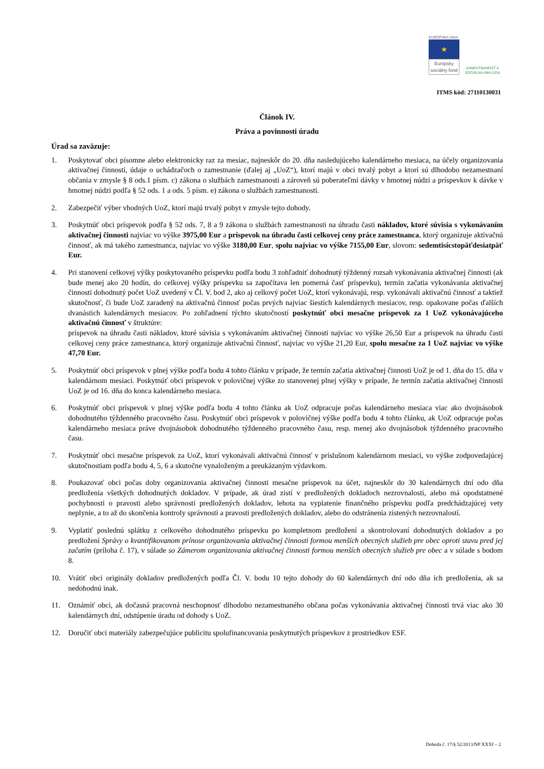EURÓPSKA ÚNIA
★
Európsky sociálny fond
ZAMESTNANOSŤ A SOCIÁLNA INKLÚZIA
ITMS kód: 27110130031
Článok IV.
Práva a povinnosti úradu
Úrad sa zaväzuje:
1. Poskytovať obci písomne alebo elektronicky raz za mesiac, najneskôr do 20. dňa nasledujúceho kalendárneho mesiaca, na účely organizovania aktivačnej činnosti, údaje o uchádzačoch o zamestnanie (ďalej aj „UoZ“), ktorí majú v obci trvalý pobyt a ktorí sú dlhodobo nezamestnaní občania v zmysle § 8 ods.1 písm. c) zákona o službách zamestnanosti a zároveň sú poberateľmi dávky v hmotnej núdzi a príspevkov k dávke v hmotnej núdzi podľa § 52 ods. 1 a ods. 5 písm. e) zákona o službách zamestnanosti.
2. Zabezpečiť výber vhodných UoZ, ktorí majú trvalý pobyt v zmysle tejto dohody.
3. Poskytnúť obci príspevok podľa § 52 ods. 7, 8 a 9 zákona o službách zamestnanosti na úhradu časti nákladov, ktoré súvisia s vykonávaním aktivačnej činnosti najviac vo výške 3975,00 Eur a príspevok na úhradu časti celkovej ceny práce zamestnanca, ktorý organizuje aktivačnú činnosť, ak má takého zamestnanca, najviac vo výške 3180,00 Eur, spolu najviac vo výške 7155,00 Eur, slovom: sedemtisícstopäťdesiatpäť Eur.
4. Pri stanovení celkovej výšky poskytovaného príspevku podľa bodu 3 zohľadniť dohodnutý týždenný rozsah vykonávania aktivačnej činnosti (ak bude menej ako 20 hodín, do celkovej výšky príspevku sa započítava len pomerná časť príspevku), termín začatia vykonávania aktivačnej činnosti dohodnutý počet UoZ uvedený v Čl. V. bod 2, ako aj celkový počet UoZ, ktorí vykonávajú, resp. vykonávali aktivačnú činnosť a taktiež skutočnosť, či bude UoZ zaradený na aktivačnú činnosť počas prvých najviac šiestich kalendárnych mesiacov, resp. opakovane počas ďalších dvanástich kalendárnych mesiacov. Po zohľadnení týchto skutočností poskytnúť obci mesačne príspevok za 1 UoZ vykonávajúceho aktivačnú činnosť v štruktúre:
príspevok na úhradu časti nákladov, ktoré súvisia s vykonávaním aktivačnej činnosti najviac vo výške 26,50 Eur a príspevok na úhradu časti celkovej ceny práce zamestnanca, ktorý organizuje aktivačnú činnosť, najviac vo výške 21,20 Eur, spolu mesačne za 1 UoZ najviac vo výške 47,70 Eur.
5. Poskytnúť obci príspevok v plnej výške podľa bodu 4 tohto článku v prípade, že termín začatia aktivačnej činnosti UoZ je od 1. dňa do 15. dňa v kalendárnom mesiaci. Poskytnúť obci príspevok v polovičnej výške zo stanovenej plnej výšky v prípade, že termín začatia aktivačnej činnosti UoZ je od 16. dňa do konca kalendárneho mesiaca.
6. Poskytnúť obci príspevok v plnej výške podľa bodu 4 tohto článku ak UoZ odpracuje počas kalendárneho mesiaca viac ako dvojnásobok dohodnutého týždenného pracovného času. Poskytnúť obci príspevok v polovičnej výške podľa bodu 4 tohto článku, ak UoZ odpracuje počas kalendárneho mesiaca práve dvojnásobok dohodnutého týždenného pracovného času, resp. menej ako dvojnásobok týždenného pracovného času.
7. Poskytnúť obci mesačne príspevok za UoZ, ktorí vykonávali aktivačnú činnosť v príslušnom kalendárnom mesiaci, vo výške zodpovedajúcej skutočnostiam podľa bodu 4, 5, 6 a skutočne vynaloženým a preukázaným výdavkom.
8. Poukazovať obci počas doby organizovania aktivačnej činnosti mesačne príspevok na účet, najneskôr do 30 kalendárnych dní odo dňa predloženia všetkých dohodnutých dokladov. V prípade, ak úrad zistí v predložených dokladoch nezrovnalosti, alebo má opodstatnené pochybnosti o pravosti alebo správnosti predložených dokladov, lehota na vyplatenie finančného príspevku podľa predchádzajúcej vety neplynie, a to až do skončenia kontroly správnosti a pravosti predložených dokladov, alebo do odstránenia zistených nezrovnalostí.
9. Vyplatiť poslednú splátku z celkového dohodnutého príspevku po kompletnom predložení a skontrolovaní dohodnutých dokladov a po predložení Správy o kvantifikovanom prínose organizovania aktivačnej činnosti formou menších obecných služieb pre obec oproti stavu pred jej začatím (príloha č. 17), v súlade so Zámerom organizovania aktivačnej činnosti formou menších obecných služieb pre obec a v súlade s bodom 8.
10. Vrátiť obci originály dokladov predložených podľa Čl. V. bodu 10 tejto dohody do 60 kalendárnych dní odo dňa ich predloženia, ak sa nedohodnú inak.
11. Oznámiť obci, ak dočasná pracovná neschopnosť dlhodobo nezamestnaného občana počas vykonávania aktivačnej činnosti trvá viac ako 30 kalendárnych dní, odstúpenie úradu od dohody s UoZ.
12. Doručiť obci materiály zabezpečujúce publicitu spolufinancovania poskytnutých príspevkov z prostriedkov ESF.
Dohoda č. 17/§ 52/2013/NP XXXI – 2